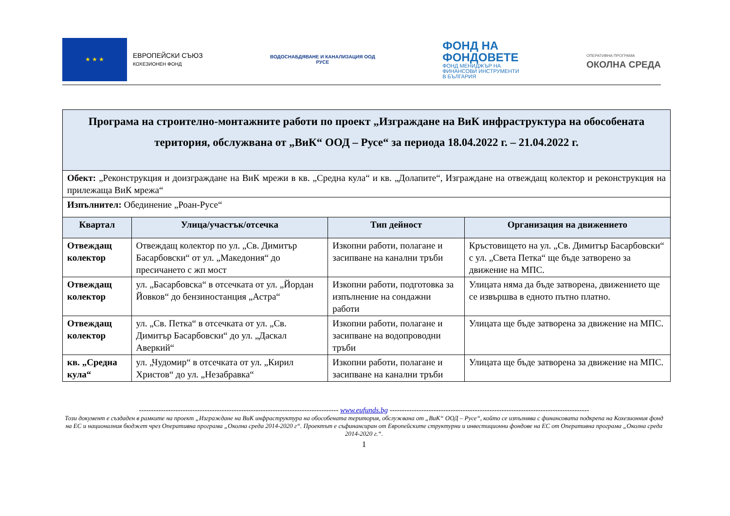★ ★ ★
ЕВРОПЕЙСКИ СЪЮЗ
КОХЕЗИОНЕН ФОНД
ВОДОСНАБДЯВАНЕ И КАНАЛИЗАЦИЯ ООД
РУСЕ
ФОНД НА
ФОНДОВЕТЕ
ФОНД МЕНИДЖЪР НА
ФИНАНСОВИ ИНСТРУМЕНТИ
В БЪЛГАРИЯ
ОПЕРАТИВНА ПРОГРАМА
ОКОЛНА СРЕДА
| Програма на строително-монтажните работи по проект „Изграждане на ВиК инфраструктура на обособената територия, обслужвана от „ВиК“ ООД – Русе“ за периода 18.04.2022 г. – 21.04.2022 г. | | | |
| Обект: „Реконструкция и доизграждане на ВиК мрежи в кв. „Средна кула“ и кв. „Долапите“, Изграждане на отвеждащ колектор и реконструкция на прилежаща ВиК мрежа“ | | | |
| Изпълнител: Обединение „Роан-Русе“ | | | |
| Квартал | Улица/участък/отсечка | Тип дейност | Организация на движението |
| Отвеждащ колектор | Отвеждащ колектор по ул. „Св. Димитър Басарбовски“ от ул. „Македония“ до пресичането с жп мост | Изкопни работи, полагане и засипване на канални тръби | Кръстовището на ул. „Св. Димитър Басарбовски“ с ул. „Света Петка“ ще бъде затворено за движение на МПС. |
| Отвеждащ колектор | ул. „Басарбовска“ в отсечката от ул. „Йордан Йовков“ до бензиностанция „Астра“ | Изкопни работи, подготовка за изпълнение на сондажни работи | Улицата няма да бъде затворена, движението ще се извършва в едното пътно платно. |
| Отвеждащ колектор | ул. „Св. Петка“ в отсечката от ул. „Св. Димитър Басарбовски“ до ул. „Даскал Аверкий“ | Изкопни работи, полагане и засипване на водопроводни тръби | Улицата ще бъде затворена за движение на МПС. |
| кв. „Средна кула“ | ул. „Чудомир“ в отсечката от ул. „Кирил Христов“ до ул. „Незабравка“ | Изкопни работи, полагане и засипване на канални тръби | Улицата ще бъде затворена за движение на МПС. |
---------------------------------------------------------------------------------- www.eufunds.bg ----------------------------------------------------------------------------------
Този документ е създаден в рамките на проект „Изграждане на ВиК инфраструктура на обособената територия, обслужвана от „ВиК“ ООД – Русе“, който се изпълнява с финансовата подкрепа на Кохезионния фонд на ЕС и националния бюджет чрез Оперативна програма „Околна среда 2014-2020 г“. Проектът е съфинансиран от Европейските структурни и инвестиционни фондове на ЕС от Оперативна програма „Околна среда 2014-2020 г.“.
1